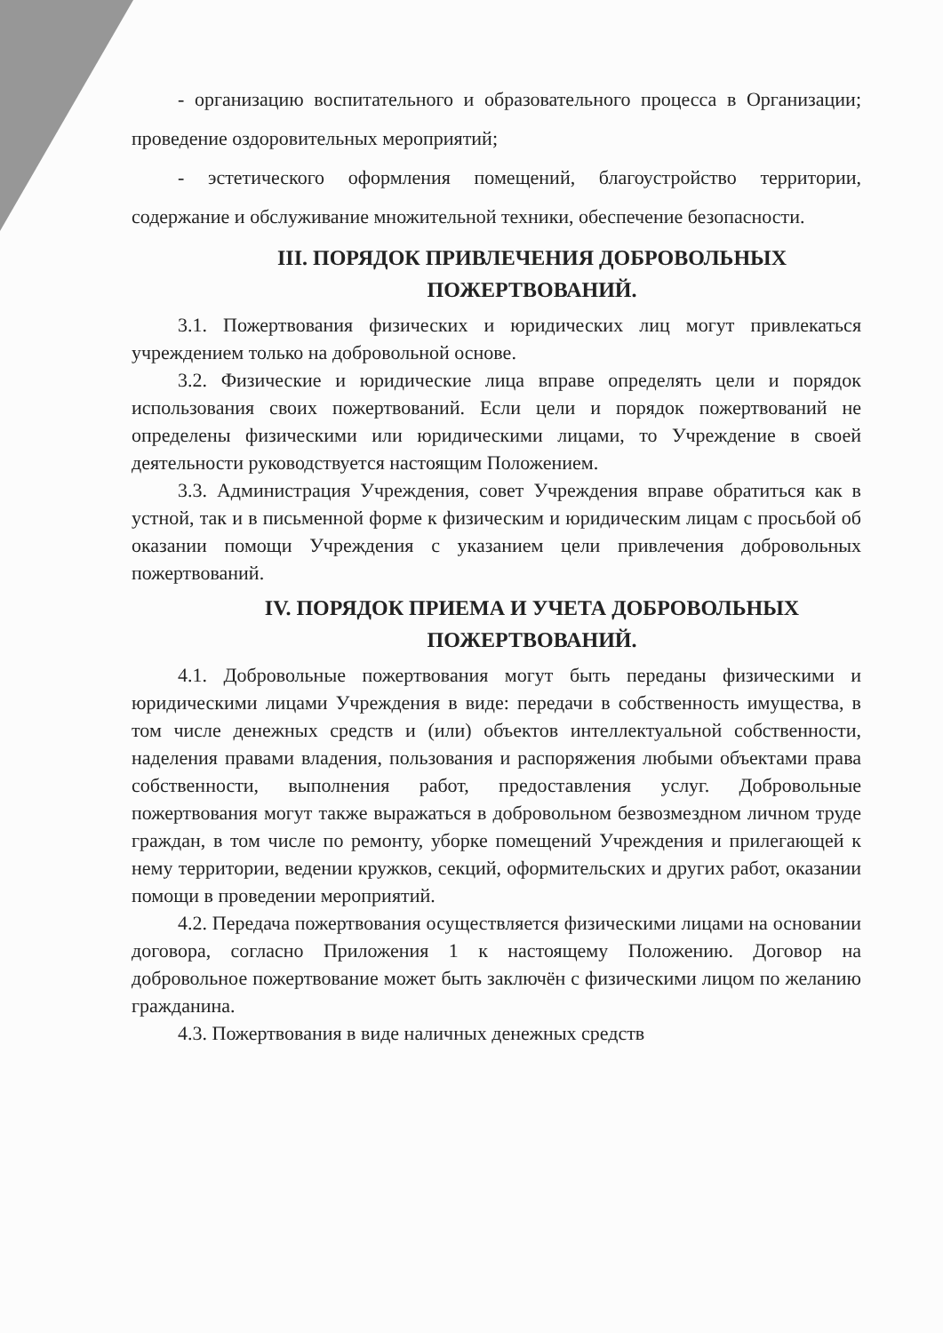- организацию воспитательного и образовательного процесса в Организации; проведение оздоровительных мероприятий;
- эстетического оформления помещений, благоустройство территории, содержание и обслуживание множительной техники, обеспечение безопасности.
III. ПОРЯДОК ПРИВЛЕЧЕНИЯ ДОБРОВОЛЬНЫХ ПОЖЕРТВОВАНИЙ.
3.1. Пожертвования физических и юридических лиц могут привлекаться учреждением только на добровольной основе.
3.2. Физические и юридические лица вправе определять цели и порядок использования своих пожертвований. Если цели и порядок пожертвований не определены физическими или юридическими лицами, то Учреждение в своей деятельности руководствуется настоящим Положением.
3.3. Администрация Учреждения, совет Учреждения вправе обратиться как в устной, так и в письменной форме к физическим и юридическим лицам с просьбой об оказании помощи Учреждения с указанием цели привлечения добровольных пожертвований.
IV. ПОРЯДОК ПРИЕМА И УЧЕТА ДОБРОВОЛЬНЫХ ПОЖЕРТВОВАНИЙ.
4.1. Добровольные пожертвования могут быть переданы физическими и юридическими лицами Учреждения в виде: передачи в собственность имущества, в том числе денежных средств и (или) объектов интеллектуальной собственности, наделения правами владения, пользования и распоряжения любыми объектами права собственности, выполнения работ, предоставления услуг. Добровольные пожертвования могут также выражаться в добровольном безвозмездном личном труде граждан, в том числе по ремонту, уборке помещений Учреждения и прилегающей к нему территории, ведении кружков, секций, оформительских и других работ, оказании помощи в проведении мероприятий.
4.2. Передача пожертвования осуществляется физическими лицами на основании договора, согласно Приложения 1 к настоящему Положению. Договор на добровольное пожертвование может быть заключён с физическими лицом по желанию гражданина.
4.3. Пожертвования в виде наличных денежных средств